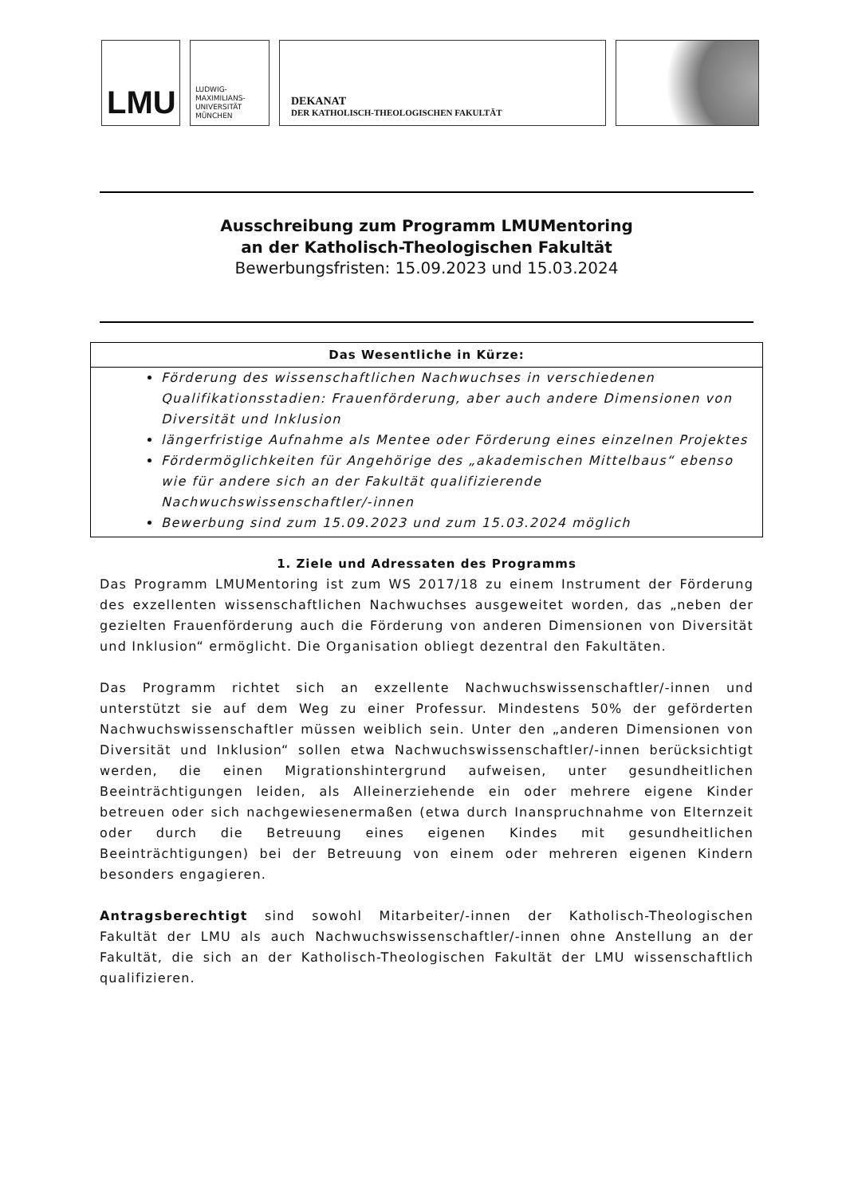LMU
LUDWIG-
MAXIMILIANS-
UNIVERSITÄT
MÜNCHEN
DEKANAT
DER KATHOLISCH-THEOLOGISCHEN FAKULTÄT
Ausschreibung zum Programm LMUMentoring
an der Katholisch-Theologischen Fakultät
Bewerbungsfristen: 15.09.2023 und 15.03.2024
Das Wesentliche in Kürze:
Förderung des wissenschaftlichen Nachwuchses in verschiedenen Qualifikationsstadien: Frauenförderung, aber auch andere Dimensionen von Diversität und Inklusion
längerfristige Aufnahme als Mentee oder Förderung eines einzelnen Projektes
Fördermöglichkeiten für Angehörige des „akademischen Mittelbaus“ ebenso wie für andere sich an der Fakultät qualifizierende Nachwuchswissenschaftler/-innen
Bewerbung sind zum 15.09.2023 und zum 15.03.2024 möglich
1. Ziele und Adressaten des Programms
Das Programm LMUMentoring ist zum WS 2017/18 zu einem Instrument der Förderung des exzellenten wissenschaftlichen Nachwuchses ausgeweitet worden, das „neben der gezielten Frauenförderung auch die Förderung von anderen Dimensionen von Diversität und Inklusion“ ermöglicht. Die Organisation obliegt dezentral den Fakultäten.
Das Programm richtet sich an exzellente Nachwuchswissenschaftler/-innen und unterstützt sie auf dem Weg zu einer Professur. Mindestens 50% der geförderten Nachwuchswissenschaftler müssen weiblich sein. Unter den „anderen Dimensionen von Diversität und Inklusion“ sollen etwa Nachwuchswissenschaftler/-innen berücksichtigt werden, die einen Migrationshintergrund aufweisen, unter gesundheitlichen Beeinträchtigungen leiden, als Alleinerziehende ein oder mehrere eigene Kinder betreuen oder sich nachgewiesenermaßen (etwa durch Inanspruchnahme von Elternzeit oder durch die Betreuung eines eigenen Kindes mit gesundheitlichen Beeinträchtigungen) bei der Betreuung von einem oder mehreren eigenen Kindern besonders engagieren.
Antragsberechtigt sind sowohl Mitarbeiter/-innen der Katholisch-Theologischen Fakultät der LMU als auch Nachwuchswissenschaftler/-innen ohne Anstellung an der Fakultät, die sich an der Katholisch-Theologischen Fakultät der LMU wissenschaftlich qualifizieren.